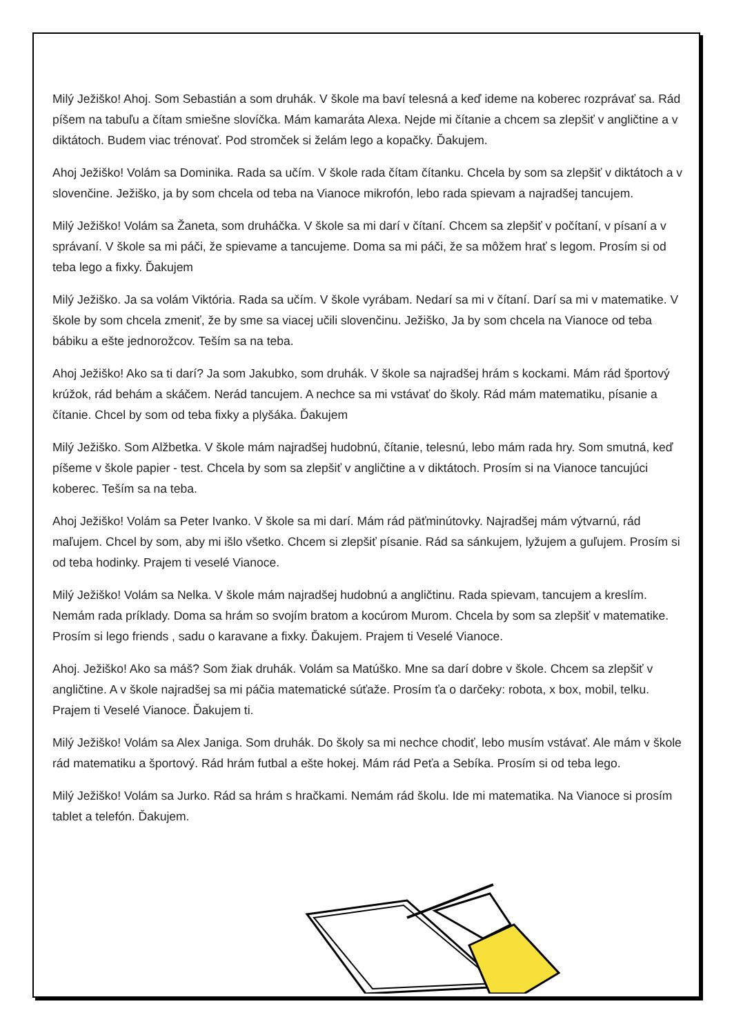Milý Ježiško! Ahoj. Som Sebastián a som druhák. V škole ma baví telesná a keď ideme na koberec rozprávať sa. Rád píšem na tabuľu a čítam smiešne slovíčka. Mám kamaráta Alexa. Nejde mi čítanie a chcem sa zlepšiť v angličtine a v diktátoch. Budem viac trénovať. Pod stromček si želám lego a kopačky. Ďakujem.
Ahoj Ježiško! Volám sa Dominika. Rada sa učím. V škole rada čítam čítanku. Chcela by som sa zlepšiť v diktátoch a v slovenčine. Ježiško, ja by som chcela od teba na Vianoce mikrofón, lebo rada spievam a najradšej tancujem.
Milý Ježiško! Volám sa Žaneta, som druháčka. V škole sa mi darí v čítaní. Chcem sa zlepšiť v počítaní, v písaní a v správaní. V škole sa mi páči, že spievame a tancujeme. Doma sa mi páči, že sa môžem hrať s legom. Prosím si od teba lego a fixky. Ďakujem
Milý Ježiško. Ja sa volám Viktória. Rada sa učím. V škole vyrábam. Nedarí sa mi v čítaní. Darí sa mi v matematike. V škole by som chcela zmeniť, že by sme sa viacej učili slovenčinu. Ježiško, Ja by som chcela na Vianoce od teba bábiku a ešte jednorožcov. Teším sa na teba.
Ahoj Ježiško! Ako sa ti darí? Ja som Jakubko, som druhák. V škole sa najradšej hrám s kockami. Mám rád športový krúžok, rád behám a skáčem. Nerád tancujem. A nechce sa mi vstávať do školy. Rád mám matematiku, písanie a čítanie. Chcel by som od teba fixky a plyšáka. Ďakujem
Milý Ježiško. Som Alžbetka. V škole mám najradšej hudobnú, čítanie, telesnú, lebo mám rada hry. Som smutná, keď píšeme v škole papier - test. Chcela by som sa zlepšiť v angličtine a v diktátoch. Prosím si na Vianoce tancujúci koberec. Teším sa na teba.
Ahoj Ježiško! Volám sa Peter Ivanko. V škole sa mi darí. Mám rád päťminútovky. Najradšej mám výtvarnú, rád maľujem. Chcel by som, aby mi išlo všetko. Chcem si zlepšiť písanie. Rád sa sánkujem, lyžujem a guľujem. Prosím si od teba hodinky. Prajem ti veselé Vianoce.
Milý Ježiško! Volám sa Nelka. V škole mám najradšej hudobnú a angličtinu. Rada spievam, tancujem a kreslím. Nemám rada príklady. Doma sa hrám so svojím bratom a kocúrom Murom. Chcela by som sa zlepšiť v matematike. Prosím si lego friends , sadu o karavane a fixky. Ďakujem. Prajem ti Veselé Vianoce.
Ahoj. Ježiško! Ako sa máš? Som žiak druhák. Volám sa Matúško. Mne sa darí dobre v škole. Chcem sa zlepšiť v angličtine. A v škole najradšej sa mi páčia matematické súťaže. Prosím ťa o darčeky: robota, x box, mobil, telku. Prajem ti Veselé Vianoce. Ďakujem ti.
Milý Ježiško! Volám sa Alex Janiga. Som druhák. Do školy sa mi nechce chodiť, lebo musím vstávať. Ale mám v škole rád matematiku a športový. Rád hrám futbal a ešte hokej. Mám rád Peťa a Sebíka. Prosím si od teba lego.
Milý Ježiško! Volám sa Jurko. Rád sa hrám s hračkami. Nemám rád školu. Ide mi matematika. Na Vianoce si prosím tablet a telefón. Ďakujem.